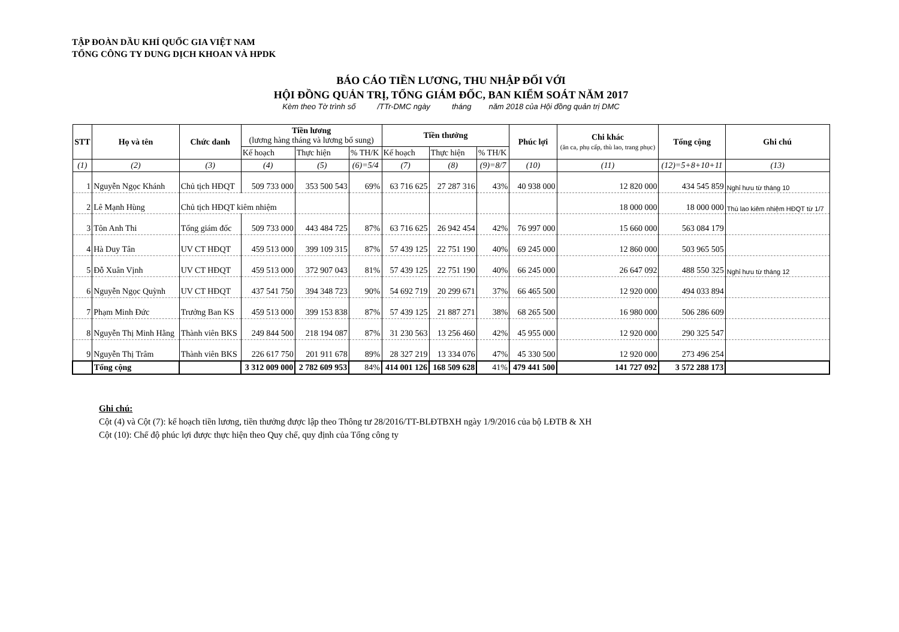TẬP ĐOÀN DẦU KHÍ QUỐC GIA VIỆT NAM
TỔNG CÔNG TY DUNG DỊCH KHOAN VÀ HPDK
BÁO CÁO TIỀN LƯƠNG, THU NHẬP ĐỐI VỚI
HỘI ĐỒNG QUẢN TRỊ, TỔNG GIÁM ĐỐC, BAN KIỂM SOÁT NĂM 2017
Kèm theo Tờ trình số /TTr-DMC ngày tháng năm 2018 của Hội đồng quản trị DMC
| STT | Họ và tên | Chức danh | Tiền lương (lương hàng tháng và lương bổ sung) | | | Tiền thưởng | | | Phúc lợi | Chi khác (ăn ca, phụ cấp, thù lao, trang phục) | Tổng cộng | Ghi chú |
| --- | --- | --- | --- | --- | --- | --- | --- | --- | --- | --- | --- | --- |
| | | | Kế hoạch | Thực hiện | % TH/K | Kế hoạch | Thực hiện | % TH/K | | | | |
| (1) | (2) | (3) | (4) | (5) | (6)=5/4 | (7) | (8) | (9)=8/7 | (10) | (11) | (12)=5+8+10+11 | (13) |
| 1 | Nguyễn Ngọc Khánh | Chủ tịch HĐQT | 509 733 000 | 353 500 543 | 69% | 63 716 625 | 27 287 316 | 43% | 40 938 000 | 12 820 000 | 434 545 859 | Nghỉ hưu từ tháng 10 |
| 2 | Lê Mạnh Hùng | Chủ tịch HĐQT kiêm nhiệm | | | | | | | | 18 000 000 | 18 000 000 | Thù lao kiêm nhiệm HĐQT từ 1/7 |
| 3 | Tôn Anh Thi | Tổng giám đốc | 509 733 000 | 443 484 725 | 87% | 63 716 625 | 26 942 454 | 42% | 76 997 000 | 15 660 000 | 563 084 179 | |
| 4 | Hà Duy Tân | UV CT HĐQT | 459 513 000 | 399 109 315 | 87% | 57 439 125 | 22 751 190 | 40% | 69 245 000 | 12 860 000 | 503 965 505 | |
| 5 | Đỗ Xuân Vịnh | UV CT HĐQT | 459 513 000 | 372 907 043 | 81% | 57 439 125 | 22 751 190 | 40% | 66 245 000 | 26 647 092 | 488 550 325 | Nghỉ hưu từ tháng 12 |
| 6 | Nguyễn Ngọc Quỳnh | UV CT HĐQT | 437 541 750 | 394 348 723 | 90% | 54 692 719 | 20 299 671 | 37% | 66 465 500 | 12 920 000 | 494 033 894 | |
| 7 | Phạm Minh Đức | Trưởng Ban KS | 459 513 000 | 399 153 838 | 87% | 57 439 125 | 21 887 271 | 38% | 68 265 500 | 16 980 000 | 506 286 609 | |
| 8 | Nguyễn Thị Minh Hằng | Thành viên BKS | 249 844 500 | 218 194 087 | 87% | 31 230 563 | 13 256 460 | 42% | 45 955 000 | 12 920 000 | 290 325 547 | |
| 9 | Nguyễn Thị Trâm | Thành viên BKS | 226 617 750 | 201 911 678 | 89% | 28 327 219 | 13 334 076 | 47% | 45 330 500 | 12 920 000 | 273 496 254 | |
| | Tổng cộng | | 3 312 009 000 | 2 782 609 953 | 84% | 414 001 126 | 168 509 628 | 41% | 479 441 500 | 141 727 092 | 3 572 288 173 | |
Ghi chú:
Cột (4) và Cột (7): kế hoạch tiền lương, tiền thưởng được lập theo Thông tư 28/2016/TT-BLĐTBXH ngày 1/9/2016 của bộ LĐTB & XH
Cột (10): Chế độ phúc lợi được thực hiện theo Quy chế, quy định của Tổng công ty